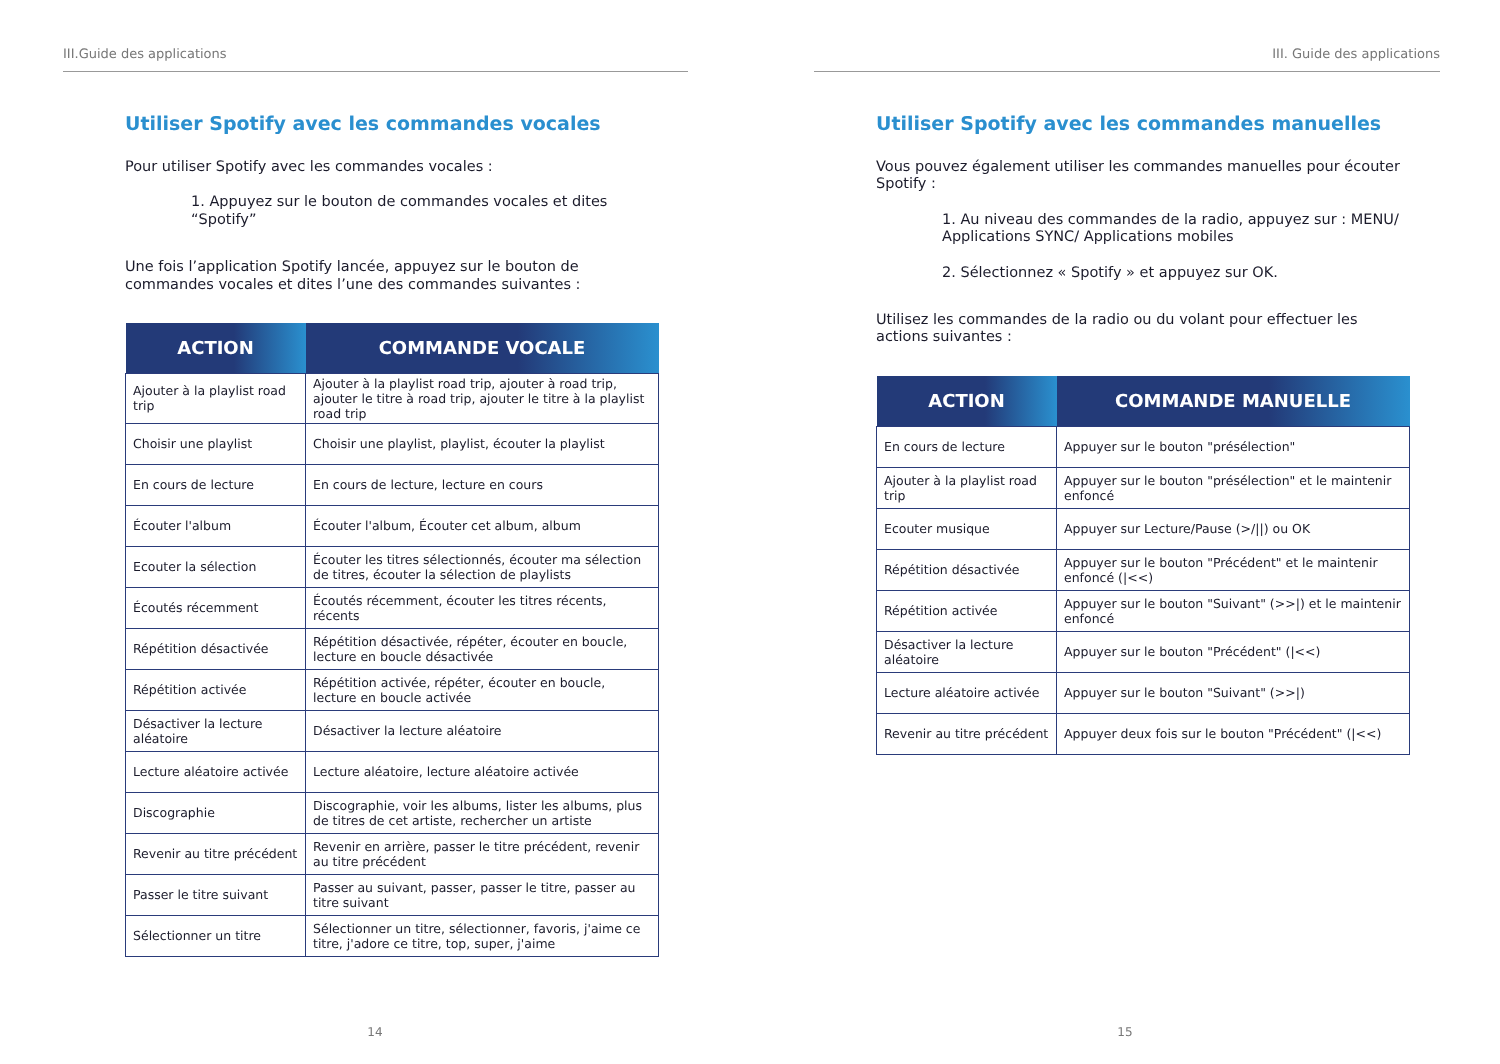III.Guide des applications
Utiliser Spotify avec les commandes vocales
Pour utiliser Spotify avec les commandes vocales :
1. Appuyez sur le bouton de commandes vocales et dites “Spotify”
Une fois l’application Spotify lancée, appuyez sur le bouton de commandes vocales et dites l’une des commandes suivantes :
| ACTION | COMMANDE VOCALE |
| --- | --- |
| Ajouter à la playlist road trip | Ajouter à la playlist road trip, ajouter à road trip, ajouter le titre à road trip, ajouter le titre à la playlist road trip |
| Choisir une playlist | Choisir une playlist, playlist, écouter la playlist |
| En cours de lecture | En cours de lecture, lecture en cours |
| Écouter l'album | Écouter l'album, Écouter cet album, album |
| Ecouter la sélection | Écouter les titres sélectionnés, écouter ma sélection de titres, écouter la sélection de playlists |
| Écoutés récemment | Écoutés récemment, écouter les titres récents, récents |
| Répétition désactivée | Répétition désactivée, répéter, écouter en boucle, lecture en boucle désactivée |
| Répétition activée | Répétition activée, répéter, écouter en boucle, lecture en boucle activée |
| Désactiver la lecture aléatoire | Désactiver la lecture aléatoire |
| Lecture aléatoire activée | Lecture aléatoire, lecture aléatoire activée |
| Discographie | Discographie, voir les albums, lister les albums, plus de titres de cet artiste, rechercher un artiste |
| Revenir au titre précédent | Revenir en arrière, passer le titre précédent, revenir au titre précédent |
| Passer le titre suivant | Passer au suivant, passer, passer le titre, passer au titre suivant |
| Sélectionner un titre | Sélectionner un titre, sélectionner, favoris, j'aime ce titre, j'adore ce titre, top, super, j'aime |
14
III. Guide des applications
Utiliser Spotify avec les commandes manuelles
Vous pouvez également utiliser les commandes manuelles pour écouter Spotify :
1. Au niveau des commandes de la radio, appuyez sur : MENU/ Applications SYNC/ Applications mobiles
2. Sélectionnez « Spotify » et appuyez sur OK.
Utilisez les commandes de la radio ou du volant pour effectuer les actions suivantes :
| ACTION | COMMANDE MANUELLE |
| --- | --- |
| En cours de lecture | Appuyer sur le bouton "présélection" |
| Ajouter à la playlist road trip | Appuyer sur le bouton "présélection" et le maintenir enfoncé |
| Ecouter musique | Appuyer sur Lecture/Pause (>///) ou OK |
| Répétition désactivée | Appuyer sur le bouton "Précédent" et le maintenir enfoncé (/<<) |
| Répétition activée | Appuyer sur le bouton "Suivant" (>>/) et le maintenir enfoncé |
| Désactiver la lecture aléatoire | Appuyer sur le bouton "Précédent" (/<<) |
| Lecture aléatoire activée | Appuyer sur le bouton "Suivant" (>>/) |
| Revenir au titre précédent | Appuyer deux fois sur le bouton "Précédent" (/<<) |
15